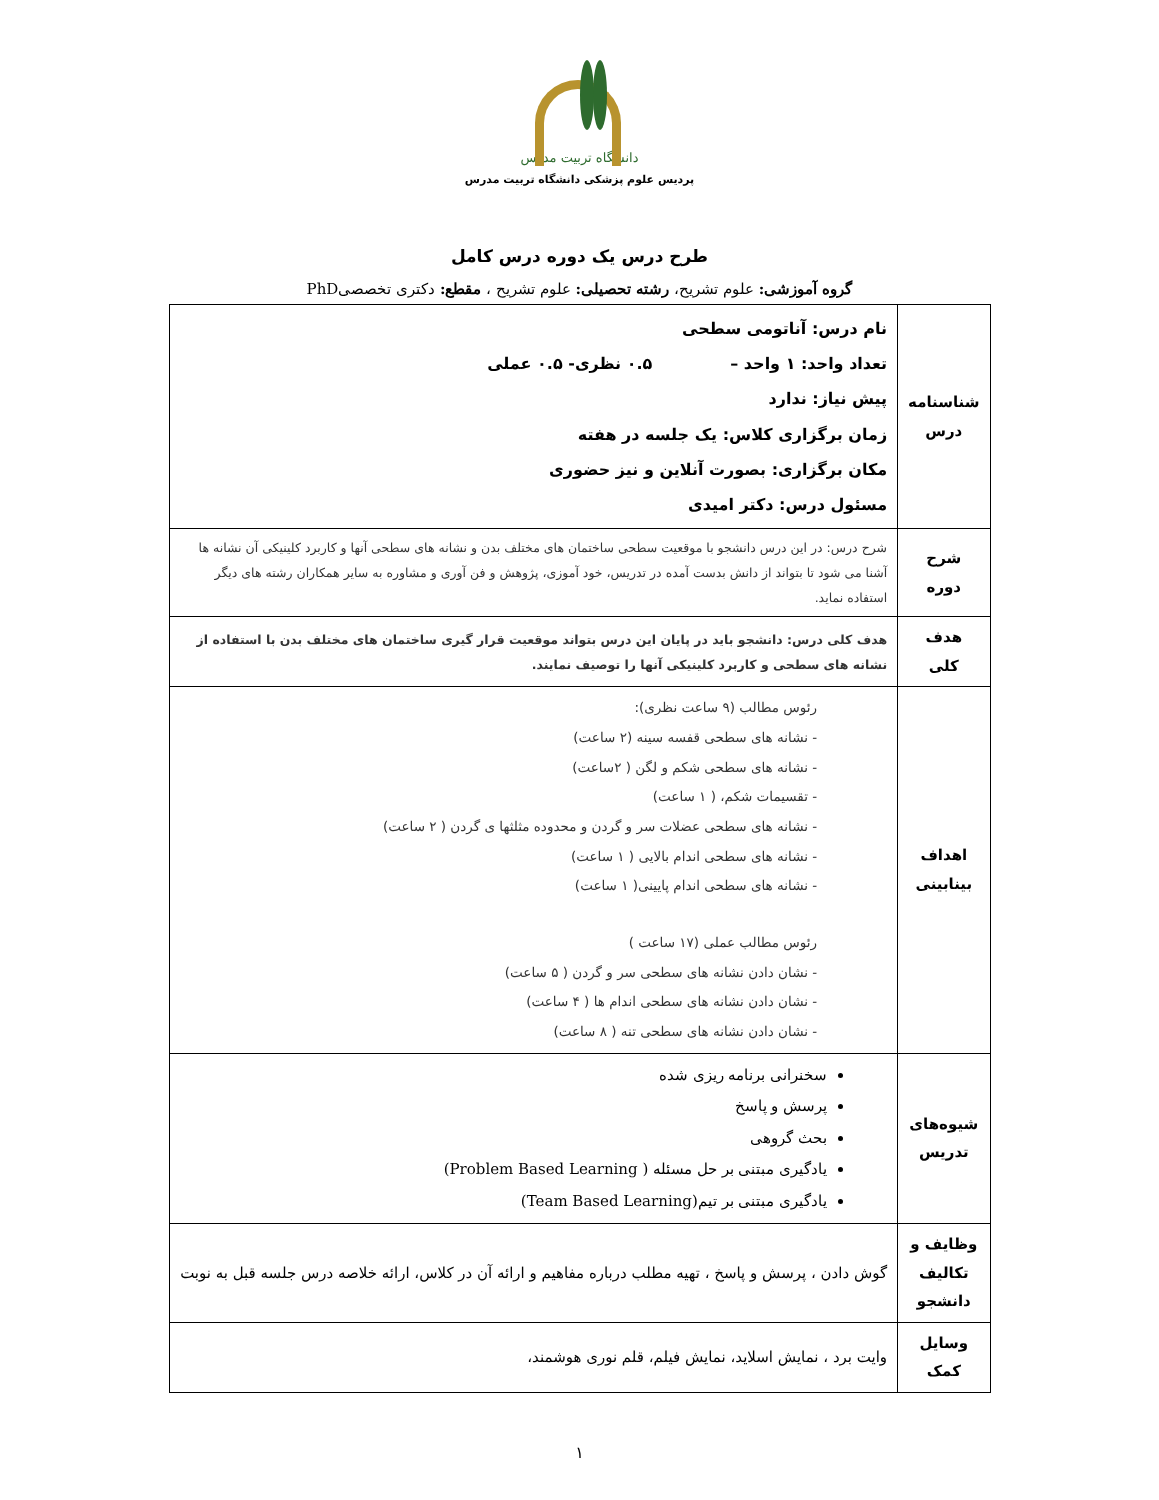دانشگاه تربیت مدرس
پردیس علوم پزشکی دانشگاه تربیت مدرس
طرح درس یک دوره درس کامل
گروه آموزشی: علوم تشریح، رشته تحصیلی: علوم تشریح ، مقطع: دکتری تخصصیPhD
| شناسنامه درس | نام درس: آناتومی سطحی تعداد واحد: ۱ واحد – ۰.۵ نظری- ۰.۵ عملی پیش نیاز: ندارد زمان برگزاری کلاس: یک جلسه در هفته مکان برگزاری: بصورت آنلاین و نیز حضوری مسئول درس: دکتر امیدی |
| شرح دوره | شرح درس: در این درس دانشجو با موقعیت سطحی ساختمان های مختلف بدن و نشانه های سطحی آنها و کاربرد کلینیکی آن نشانه ها آشنا می شود تا بتواند از دانش بدست آمده در تدریس، خود آموزی، پژوهش و فن آوری و مشاوره به سایر همکاران رشته های دیگر استفاده نماید. |
| هدف کلی | هدف کلی درس: دانشجو باید در پایان این درس بتواند موقعیت قرار گیری ساختمان های مختلف بدن با استفاده از نشانه های سطحی و کاربرد کلینیکی آنها را توصیف نمایند. |
| اهداف بینابینی | رئوس مطالب (۹ ساعت نظری): - نشانه های سطحی قفسه سینه (۲ ساعت) - نشانه های سطحی شکم و لگن ( ۲ساعت) - تقسیمات شکم، ( ۱ ساعت) - نشانه های سطحی عضلات سر و گردن و محدوده مثلثها ی گردن ( ۲ ساعت) - نشانه های سطحی اندام بالایی ( ۱ ساعت) - نشانه های سطحی اندام پایینی( ۱ ساعت) رئوس مطالب عملی (۱۷ ساعت ) - نشان دادن نشانه های سطحی سر و گردن ( ۵ ساعت) - نشان دادن نشانه های سطحی اندام ها ( ۴ ساعت) - نشان دادن نشانه های سطحی تنه ( ۸ ساعت) |
| شیوه‌های تدریس | سخنرانی برنامه ریزی شده پرسش و پاسخ بحث گروهی یادگیری مبتنی بر حل مسئله ( Problem Based Learning) یادگیری مبتنی بر تیم(Team Based Learning) |
| وظایف و تکالیف دانشجو | گوش دادن ، پرسش و پاسخ ، تهیه مطلب درباره مفاهیم و ارائه آن در کلاس، ارائه خلاصه درس جلسه قبل به نوبت |
| وسایل کمک | وایت برد ، نمایش اسلاید، نمایش فیلم، قلم نوری هوشمند، |
۱